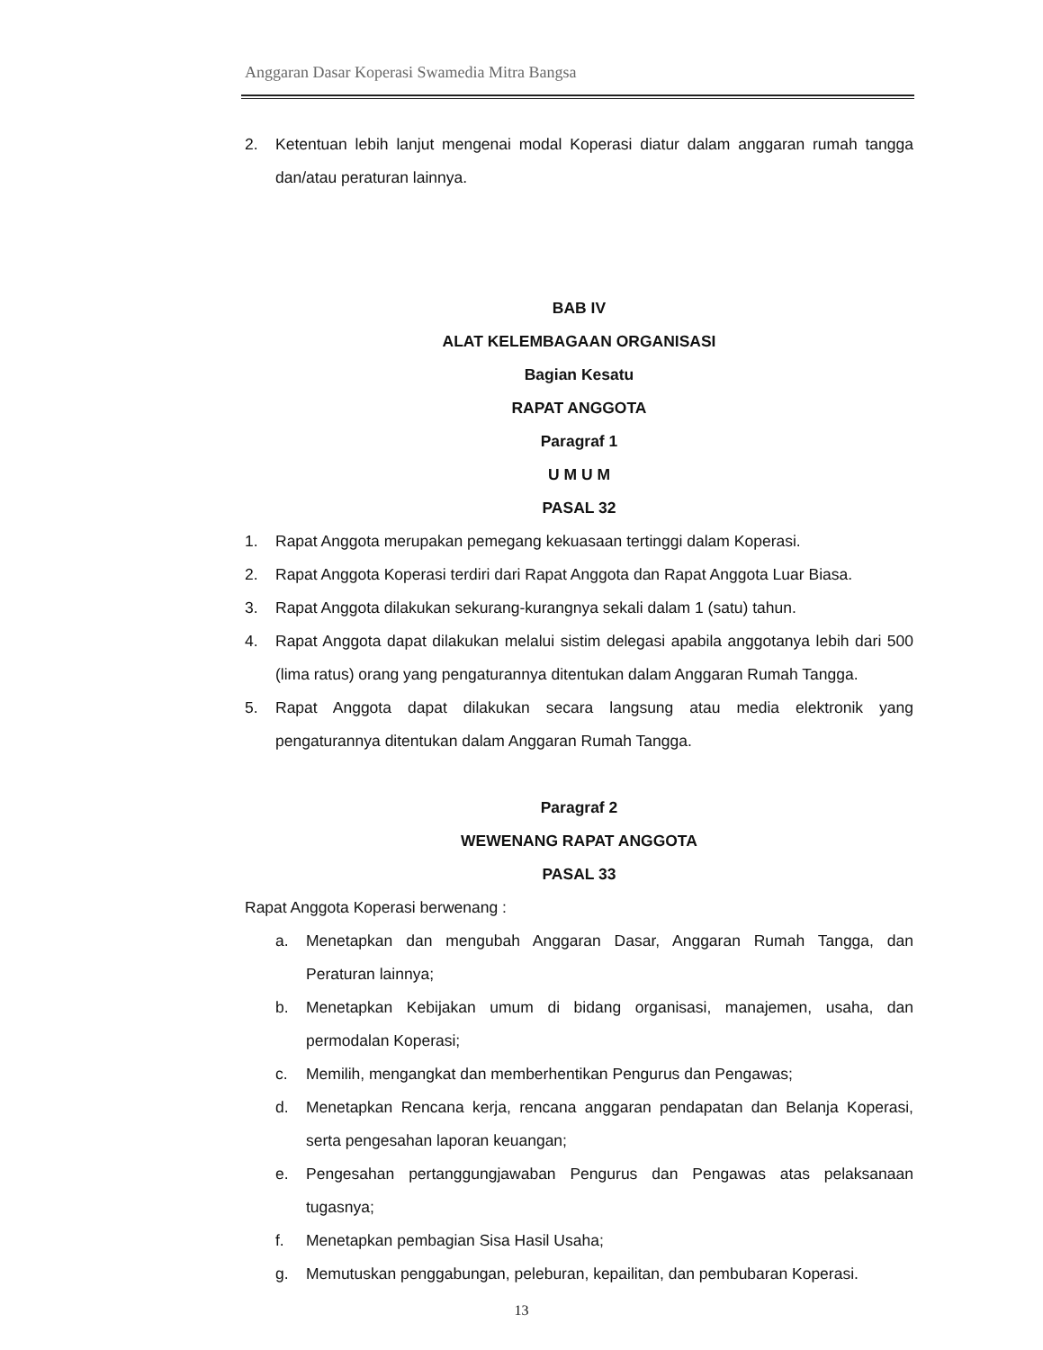Anggaran Dasar Koperasi Swamedia Mitra Bangsa
2. Ketentuan lebih lanjut mengenai modal Koperasi diatur dalam anggaran rumah tangga dan/atau peraturan lainnya.
BAB IV
ALAT KELEMBAGAAN ORGANISASI
Bagian Kesatu
RAPAT ANGGOTA
Paragraf 1
U M U M
PASAL 32
1. Rapat Anggota merupakan pemegang kekuasaan tertinggi dalam Koperasi.
2. Rapat Anggota Koperasi terdiri dari Rapat Anggota dan Rapat Anggota Luar Biasa.
3. Rapat Anggota dilakukan sekurang-kurangnya sekali dalam 1 (satu) tahun.
4. Rapat Anggota dapat dilakukan melalui sistim delegasi apabila anggotanya lebih dari 500 (lima ratus) orang yang pengaturannya ditentukan dalam Anggaran Rumah Tangga.
5. Rapat Anggota dapat dilakukan secara langsung atau media elektronik yang pengaturannya ditentukan dalam Anggaran Rumah Tangga.
Paragraf 2
WEWENANG RAPAT ANGGOTA
PASAL 33
Rapat Anggota Koperasi berwenang :
a. Menetapkan dan mengubah Anggaran Dasar, Anggaran Rumah Tangga, dan Peraturan lainnya;
b. Menetapkan Kebijakan umum di bidang organisasi, manajemen, usaha, dan permodalan Koperasi;
c. Memilih, mengangkat dan memberhentikan Pengurus dan Pengawas;
d. Menetapkan Rencana kerja, rencana anggaran pendapatan dan Belanja Koperasi, serta pengesahan laporan keuangan;
e. Pengesahan pertanggungjawaban Pengurus dan Pengawas atas pelaksanaan tugasnya;
f. Menetapkan pembagian Sisa Hasil Usaha;
g. Memutuskan penggabungan, peleburan, kepailitan, dan pembubaran Koperasi.
13